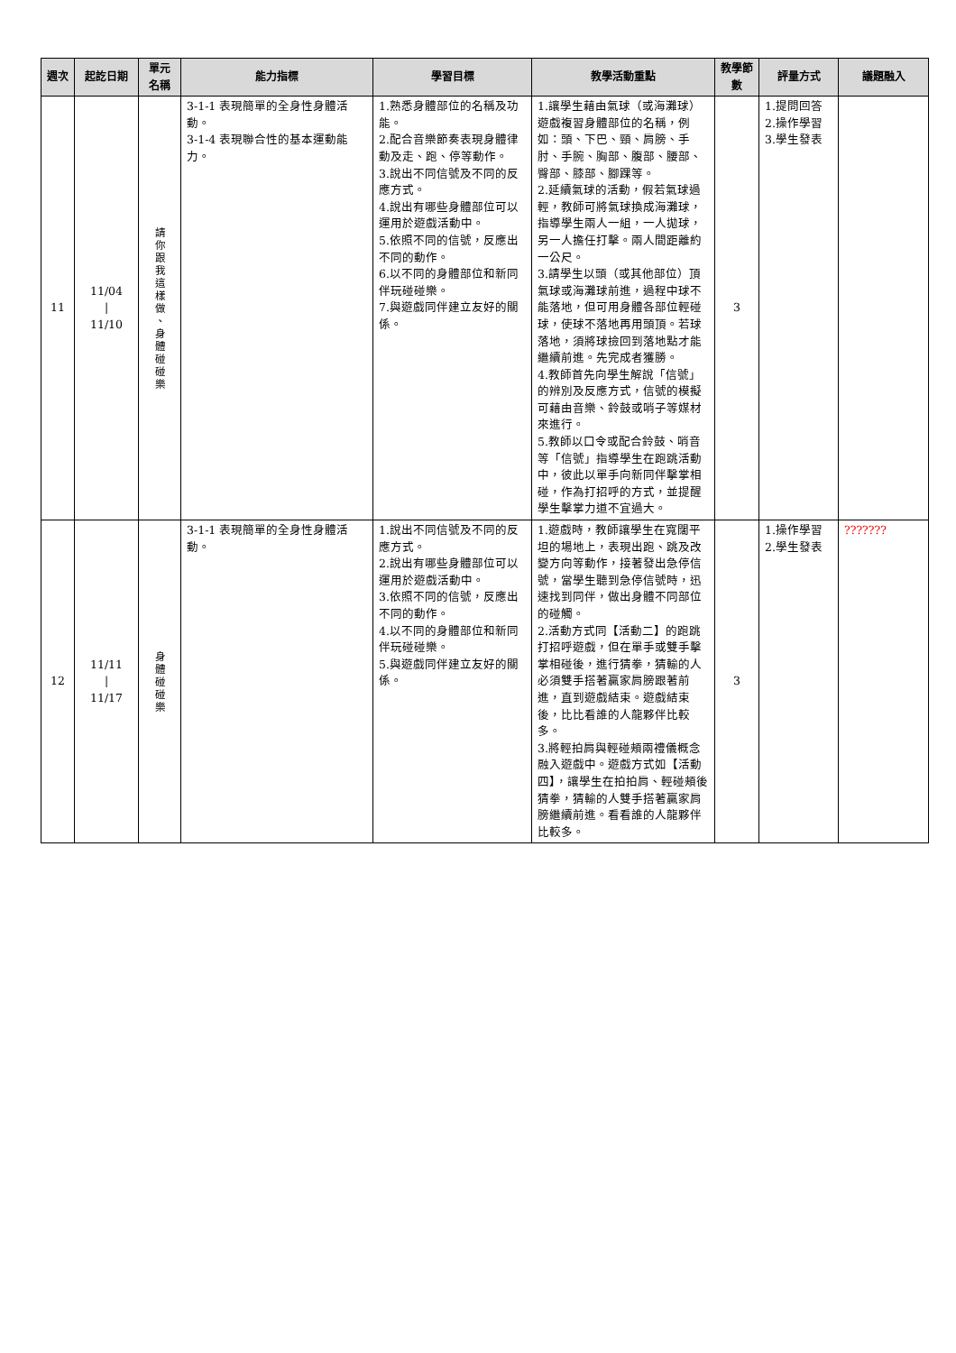| 週次 | 起訖日期 | 單元名稱 | 能力指標 | 學習目標 | 教學活動重點 | 教學節數 | 評量方式 | 議題融入 |
| --- | --- | --- | --- | --- | --- | --- | --- | --- |
| 11 | 11/04 / 11/10 | 請 你 跟 我 這 樣 做 、 身 體 碰 碰 樂 | 3-1-1 表現簡單的全身性身體活動。 3-1-4 表現聯合性的基本運動能力。 | 1.熟悉身體部位的名稱及功能。 2.配合音樂節奏表現身體律動及走、跑、停等動作。 3.說出不同信號及不同的反應方式。 4.說出有哪些身體部位可以運用於遊戲活動中。 5.依照不同的信號，反應出不同的動作。 6.以不同的身體部位和新同伴玩碰碰樂。 7.與遊戲同伴建立友好的關係。 | 1.讓學生藉由氣球（或海灘球）遊戲複習身體部位的名稱，例如：頭、下巴、頸、肩膀、手肘、手腕、胸部、腹部、腰部、臀部、膝部、腳踝等。 2.延續氣球的活動，假若氣球過輕，教師可將氣球換成海灘球，指導學生兩人一組，一人拋球，另一人擔任打擊。兩人間距離約一公尺。 3.請學生以頭（或其他部位）頂氣球或海灘球前進，過程中球不能落地，但可用身體各部位輕碰球，使球不落地再用頭頂。若球落地，須將球撿回到落地點才能繼續前進。先完成者獲勝。 4.教師首先向學生解說「信號」的辨別及反應方式，信號的模擬可藉由音樂、鈴鼓或哨子等媒材來進行。 5.教師以口令或配合鈴鼓、哨音等「信號」指導學生在跑跳活動中，彼此以單手向新同伴擊掌相碰，作為打招呼的方式，並提醒學生擊掌力道不宜過大。 | 3 | 1.提問回答 2.操作學習 3.學生發表 | |
| 12 | 11/11 / 11/17 | 身 體 碰 碰 樂 | 3-1-1 表現簡單的全身性身體活動。 | 1.說出不同信號及不同的反應方式。 2.說出有哪些身體部位可以運用於遊戲活動中。 3.依照不同的信號，反應出不同的動作。 4.以不同的身體部位和新同伴玩碰碰樂。 5.與遊戲同伴建立友好的關係。 | 1.遊戲時，教師讓學生在寬闊平坦的場地上，表現出跑、跳及改變方向等動作，接著發出急停信號，當學生聽到急停信號時，迅速找到同伴，做出身體不同部位的碰觸。 2.活動方式同【活動二】的跑跳打招呼遊戲，但在單手或雙手擊掌相碰後，進行猜拳，猜輸的人必須雙手搭著贏家肩膀跟著前進，直到遊戲結束。遊戲結束後，比比看誰的人龍夥伴比較多。 3.將輕拍肩與輕碰頰兩禮儀概念融入遊戲中。遊戲方式如【活動四】，讓學生在拍拍肩、輕碰頰後猜拳，猜輸的人雙手搭著贏家肩膀繼續前進。看看誰的人龍夥伴比較多。 | 3 | 1.操作學習 2.學生發表 | ??????? |